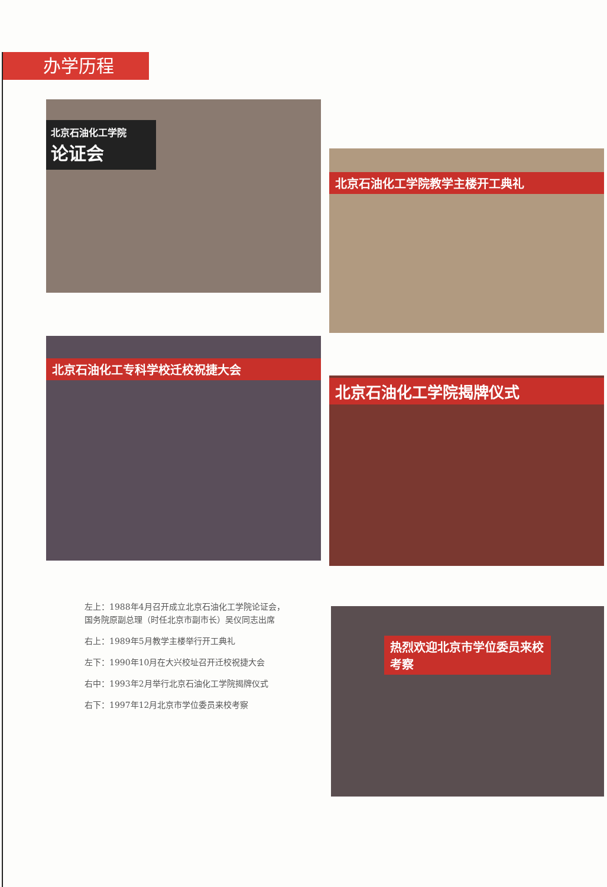办学历程
北京石油化工学院
论证会
北京石油化工学院教学主楼开工典礼
北京石油化工专科学校迁校祝捷大会
北京石油化工学院揭牌仪式
热烈欢迎北京市学位委员来校考察
左上：1988年4月召开成立北京石油化工学院论证会，国务院原副总理（时任北京市副市长）吴仪同志出席
右上：1989年5月教学主楼举行开工典礼
左下：1990年10月在大兴校址召开迁校祝捷大会
右中：1993年2月举行北京石油化工学院揭牌仪式
右下：1997年12月北京市学位委员来校考察